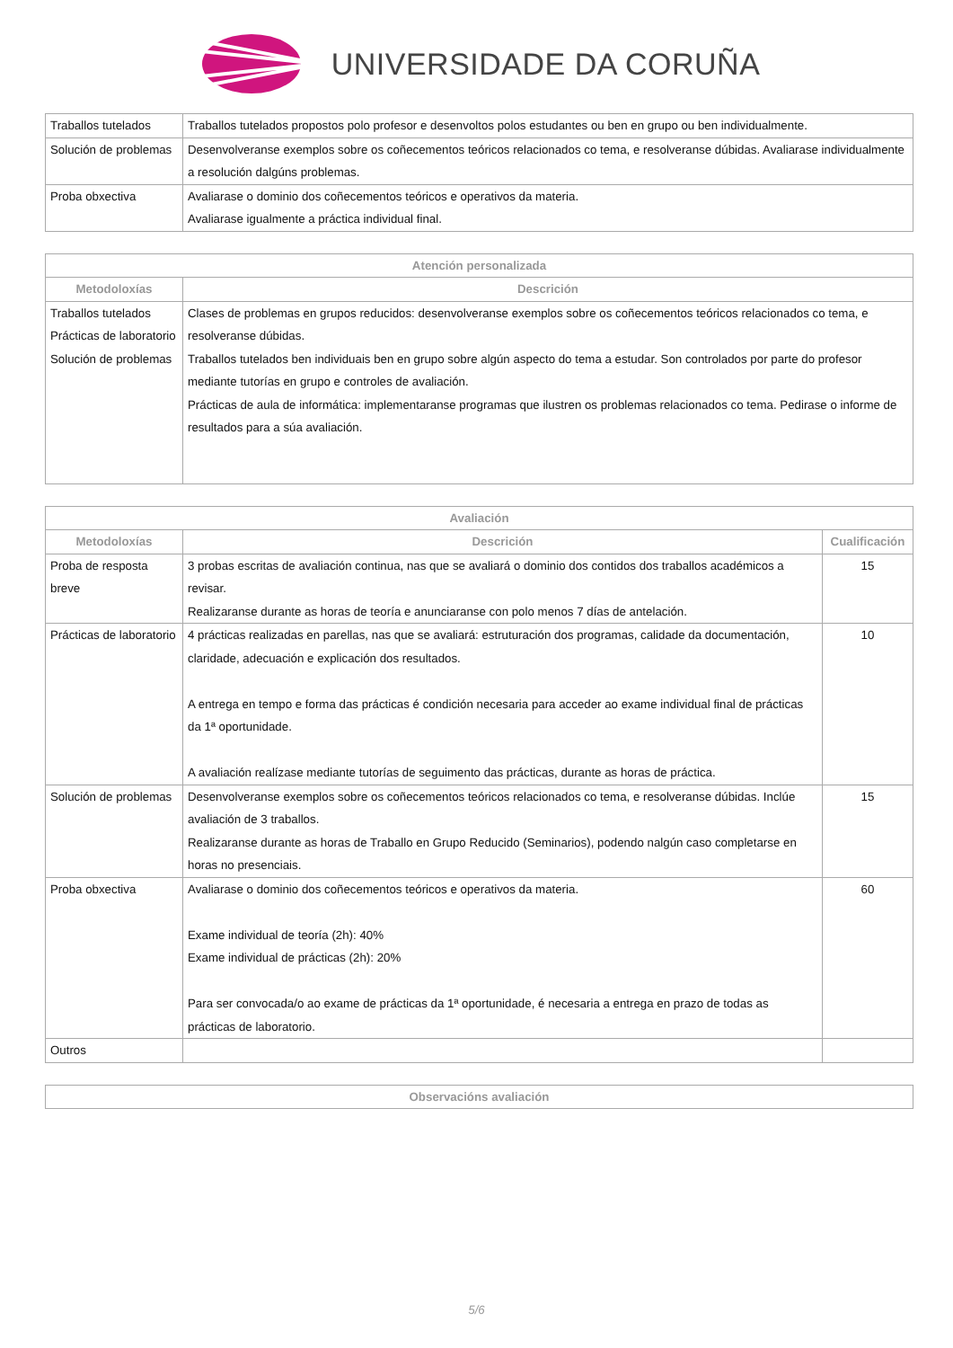UNIVERSIDADE DA CORUÑA
| Traballos tutelados | Traballos tutelados propostos polo profesor e desenvoltos polos estudantes ou ben en grupo ou ben individualmente. |
| Solución de problemas | Desenvolveranse exemplos sobre os coñecementos teóricos relacionados co tema, e resolveranse dúbidas. Avaliarase individualmente a resolución dalgúns problemas. |
| Proba obxectiva | Avaliarase o dominio dos coñecementos teóricos e operativos da materia. Avaliarase igualmente a práctica individual final. |
| Atención personalizada | |
| --- | --- |
| Metodoloxías | Descrición |
| Traballos tutelados Prácticas de laboratorio Solución de problemas | Clases de problemas en grupos reducidos: desenvolveranse exemplos sobre os coñecementos teóricos relacionados co tema, e resolveranse dúbidas. Traballos tutelados ben individuais ben en grupo sobre algún aspecto do tema a estudar. Son controlados por parte do profesor mediante tutorías en grupo e controles de avaliación. Prácticas de aula de informática: implementaranse programas que ilustren os problemas relacionados co tema. Pedirase o informe de resultados para a súa avaliación. |
| Avaliación | | |
| --- | --- | --- |
| Metodoloxías | Descrición | Cualificación |
| Proba de resposta breve | 3 probas escritas de avaliación continua, nas que se avaliará o dominio dos contidos dos traballos académicos a revisar. Realizaranse durante as horas de teoría e anunciaranse con polo menos 7 días de antelación. | 15 |
| Prácticas de laboratorio | 4 prácticas realizadas en parellas, nas que se avaliará: estruturación dos programas, calidade da documentación, claridade, adecuación e explicación dos resultados. A entrega en tempo e forma das prácticas é condición necesaria para acceder ao exame individual final de prácticas da 1ª oportunidade. A avaliación realízase mediante tutorías de seguimento das prácticas, durante as horas de práctica. | 10 |
| Solución de problemas | Desenvolveranse exemplos sobre os coñecementos teóricos relacionados co tema, e resolveranse dúbidas. Inclúe avaliación de 3 traballos. Realizaranse durante as horas de Traballo en Grupo Reducido (Seminarios), podendo nalgún caso completarse en horas no presenciais. | 15 |
| Proba obxectiva | Avaliarase o dominio dos coñecementos teóricos e operativos da materia. Exame individual de teoría (2h): 40% Exame individual de prácticas (2h): 20% Para ser convocada/o ao exame de prácticas da 1ª oportunidade, é necesaria a entrega en prazo de todas as prácticas de laboratorio. | 60 |
| Outros | | |
| Observacións avaliación |
| --- |
5/6